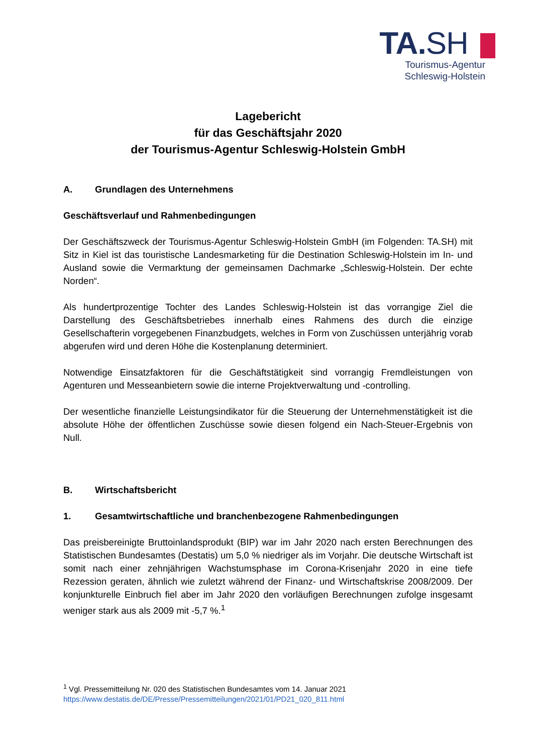TA.SH
Tourismus-Agentur
Schleswig-Holstein
Lagebericht
für das Geschäftsjahr 2020
der Tourismus-Agentur Schleswig-Holstein GmbH
A. Grundlagen des Unternehmens
Geschäftsverlauf und Rahmenbedingungen
Der Geschäftszweck der Tourismus-Agentur Schleswig-Holstein GmbH (im Folgenden: TA.SH) mit Sitz in Kiel ist das touristische Landesmarketing für die Destination Schleswig-Holstein im In- und Ausland sowie die Vermarktung der gemeinsamen Dachmarke „Schleswig-Holstein. Der echte Norden“.
Als hundertprozentige Tochter des Landes Schleswig-Holstein ist das vorrangige Ziel die Darstellung des Geschäftsbetriebes innerhalb eines Rahmens des durch die einzige Gesellschafterin vorgegebenen Finanzbudgets, welches in Form von Zuschüssen unterjährig vorab abgerufen wird und deren Höhe die Kostenplanung determiniert.
Notwendige Einsatzfaktoren für die Geschäftstätigkeit sind vorrangig Fremdleistungen von Agenturen und Messeanbietern sowie die interne Projektverwaltung und -controlling.
Der wesentliche finanzielle Leistungsindikator für die Steuerung der Unternehmenstätigkeit ist die absolute Höhe der öffentlichen Zuschüsse sowie diesen folgend ein Nach-Steuer-Ergebnis von Null.
B. Wirtschaftsbericht
1. Gesamtwirtschaftliche und branchenbezogene Rahmenbedingungen
Das preisbereinigte Bruttoinlandsprodukt (BIP) war im Jahr 2020 nach ersten Berechnungen des Statistischen Bundesamtes (Destatis) um 5,0 % niedriger als im Vorjahr. Die deutsche Wirtschaft ist somit nach einer zehnjährigen Wachstumsphase im Corona-Krisenjahr 2020 in eine tiefe Rezession geraten, ähnlich wie zuletzt während der Finanz- und Wirtschaftskrise 2008/2009. Der konjunkturelle Einbruch fiel aber im Jahr 2020 den vorläufigen Berechnungen zufolge insgesamt weniger stark aus als 2009 mit -5,7 %.<sup>1</sup>
<sup>1</sup> Vgl. Pressemitteilung Nr. 020 des Statistischen Bundesamtes vom 14. Januar 2021
https://www.destatis.de/DE/Presse/Pressemitteilungen/2021/01/PD21_020_811.html